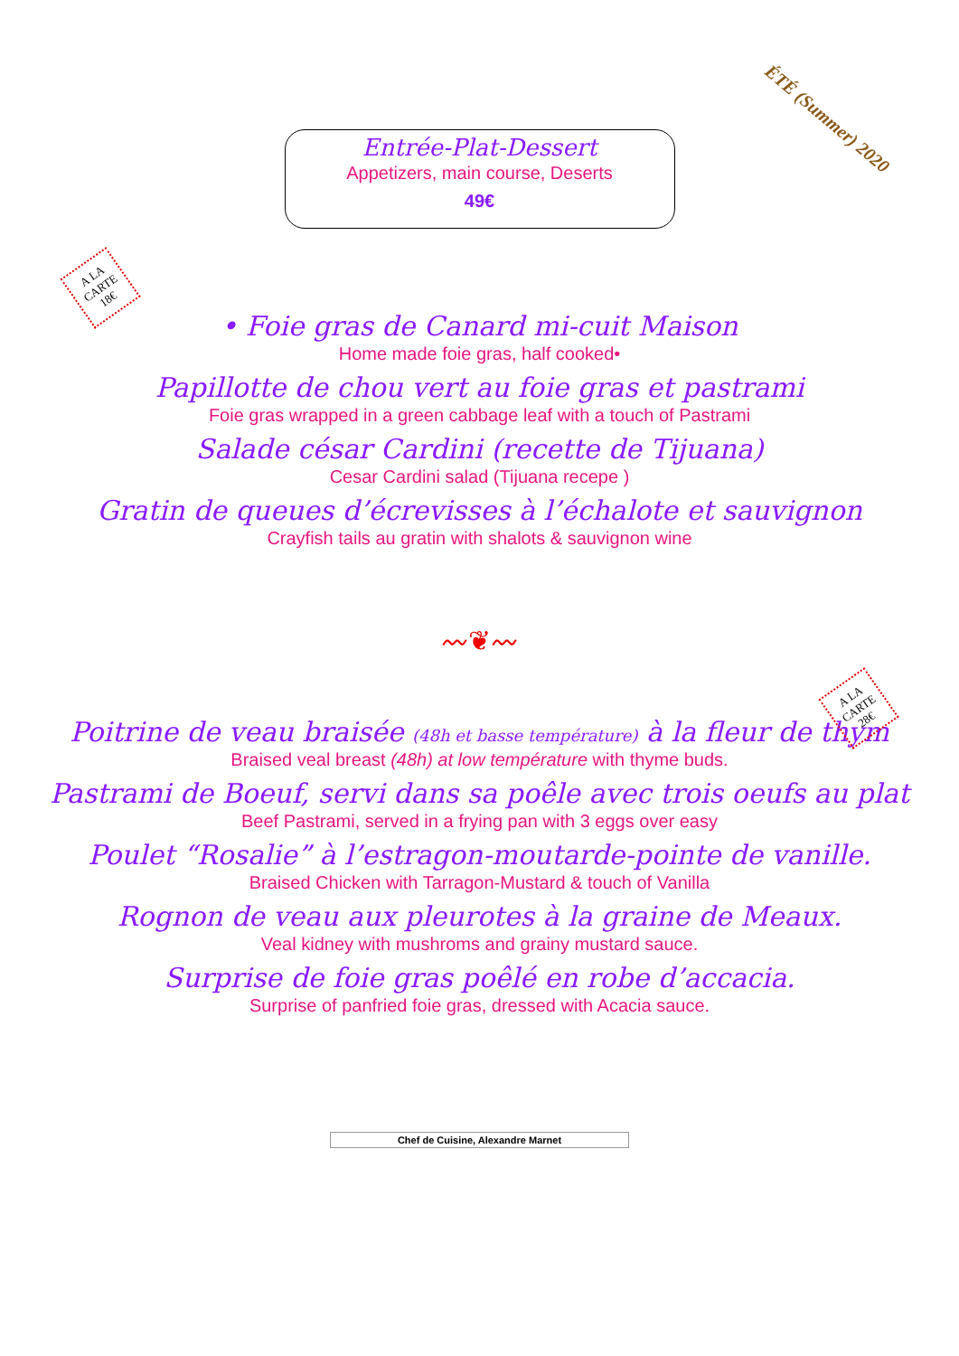ÉTÉ (Summer) 2020
Entrée-Plat-Dessert
Appetizers, main course, Deserts
49€
A LA
CARTE
18€
• Foie gras de Canard mi-cuit Maison
Home made foie gras, half cooked•
Papillotte de chou vert au foie gras et pastrami
Foie gras wrapped in a green cabbage leaf with a touch of Pastrami
Salade césar Cardini (recette de Tijuana)
Cesar Cardini salad (Tijuana recepe )
Gratin de queues d’écrevisses à l’échalote et sauvignon
Crayfish tails au gratin with shalots & sauvignon wine
〰❦〰
A LA
CARTE
28€
Poitrine de veau braisée (48h et basse température) à la fleur de thym
Braised veal breast (48h) at low température with thyme buds.
Pastrami de Boeuf, servi dans sa poêle avec trois oeufs au plat
Beef Pastrami, served in a frying pan with 3 eggs over easy
Poulet “Rosalie” à l’estragon-moutarde-pointe de vanille.
Braised Chicken with Tarragon-Mustard & touch of Vanilla
Rognon de veau aux pleurotes à la graine de Meaux.
Veal kidney with mushroms and grainy mustard sauce.
Surprise de foie gras poêlé en robe d’accacia.
Surprise of panfried foie gras, dressed with Acacia sauce.
Chef de Cuisine, Alexandre Marnet